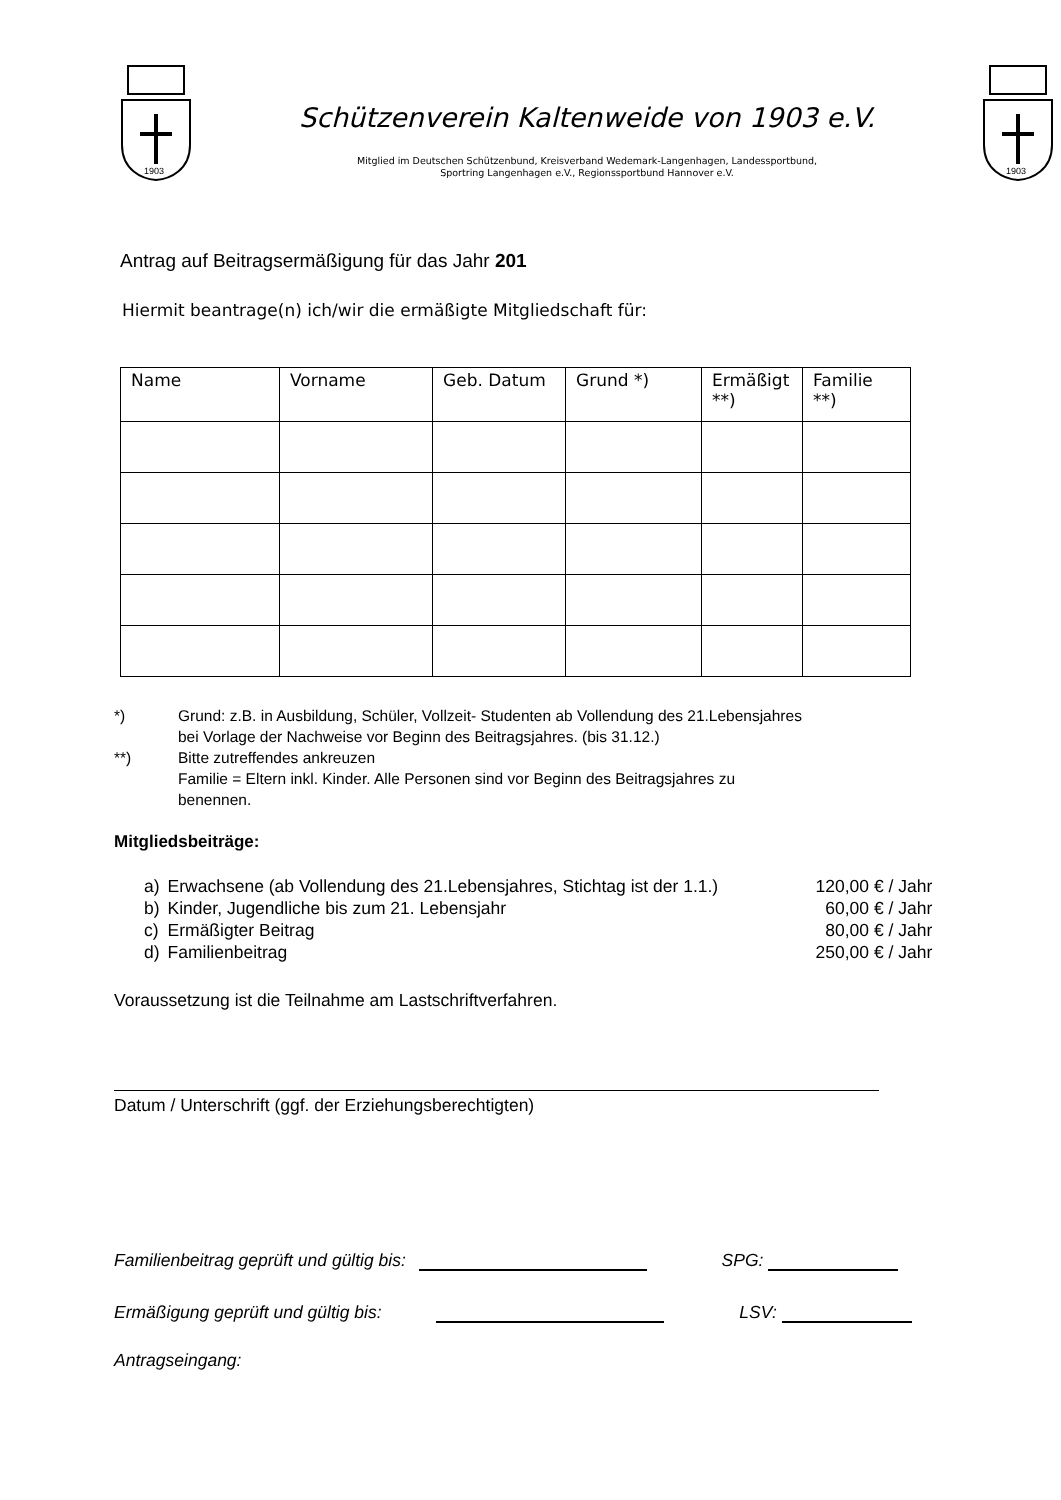1903
Schützenverein Kaltenweide von 1903 e.V.
Mitglied im Deutschen Schützenbund, Kreisverband Wedemark-Langenhagen, Landessportbund,
Sportring Langenhagen e.V., Regionssportbund Hannover e.V.
1903
Antrag auf Beitragsermäßigung für das Jahr 201
Hiermit beantrage(n) ich/wir die ermäßigte Mitgliedschaft für:
| Name | Vorname | Geb. Datum | Grund *) | Ermäßigt **) | Familie **) |
| --- | --- | --- | --- | --- | --- |
*) Grund: z.B. in Ausbildung, Schüler, Vollzeit- Studenten ab Vollendung des 21.Lebensjahres
bei Vorlage der Nachweise vor Beginn des Beitragsjahres. (bis 31.12.)
**) Bitte zutreffendes ankreuzen
Familie = Eltern inkl. Kinder. Alle Personen sind vor Beginn des Beitragsjahres zu
benennen.
Mitgliedsbeiträge:
| a) | Erwachsene (ab Vollendung des 21.Lebensjahres, Stichtag ist der 1.1.) | 120,00 € / Jahr |
| b) | Kinder, Jugendliche bis zum 21. Lebensjahr | 60,00 € / Jahr |
| c) | Ermäßigter Beitrag | 80,00 € / Jahr |
| d) | Familienbeitrag | 250,00 € / Jahr |
Voraussetzung ist die Teilnahme am Lastschriftverfahren.
Datum / Unterschrift (ggf. der Erziehungsberechtigten)
Familienbeitrag geprüft und gültig bis: SPG:
Ermäßigung geprüft und gültig bis: LSV:
Antragseingang: